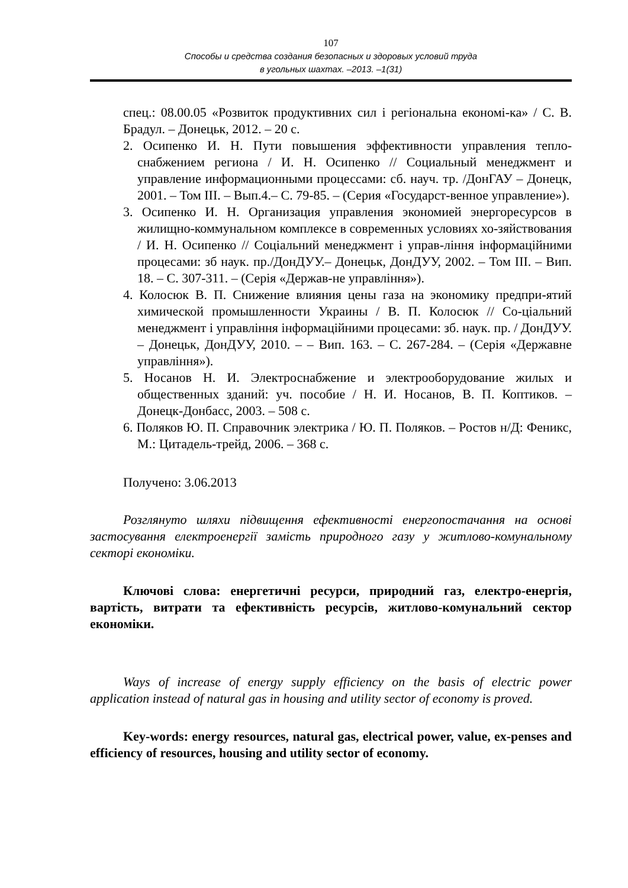107
Способы и средства создания безопасных и здоровых условий труда
в угольных шахтах. –2013. –1(31)
спец.: 08.00.05 «Розвиток продуктивних сил і регіональна економі-ка» / С. В. Брадул. – Донецьк, 2012. – 20 с.
2. Осипенко И. Н. Пути повышения эффективности управления тепло-снабжением региона / И. Н. Осипенко // Социальный менеджмент и управление информационными процессами: сб. науч. тр. /ДонГАУ – Донецк, 2001. – Том III. – Вып.4.– С. 79-85. – (Серия «Государст-венное управление»).
3. Осипенко И. Н. Организация управления экономией энергоресурсов в жилищно-коммунальном комплексе в современных условиях хо-зяйствования / И. Н. Осипенко // Соціальний менеджмент і управ-ління інформаційними процесами: зб наук. пр./ДонДУУ.– Донецьк, ДонДУУ, 2002. – Том III. – Вип. 18. – С. 307-311. – (Серія «Держав-не управління»).
4. Колосюк В. П. Снижение влияния цены газа на экономику предпри-ятий химической промышленности Украины / В. П. Колосюк // Со-ціальний менеджмент і управління інформаційними процесами: зб. наук. пр. / ДонДУУ. – Донецьк, ДонДУУ, 2010. – – Вип. 163. – С. 267-284. – (Серія «Державне управління»).
5. Носанов Н. И. Электроснабжение и электрооборудование жилых и общественных зданий: уч. пособие / Н. И. Носанов, В. П. Коптиков. – Донецк-Донбасс, 2003. – 508 с.
6. Поляков Ю. П. Справочник электрика / Ю. П. Поляков. – Ростов н/Д: Феникс, М.: Цитадель-трейд, 2006. – 368 с.
Получено: 3.06.2013
Розглянуто шляхи підвищення ефективності енергопостачання на основі застосування електроенергії замість природного газу у житлово-комунальному секторі економіки.
Ключові слова: енергетичні ресурси, природний газ, електро-енергія, вартість, витрати та ефективність ресурсів, житлово-комунальний сектор економіки.
Ways of increase of energy supply efficiency on the basis of electric power application instead of natural gas in housing and utility sector of economy is proved.
Key-words: energy resources, natural gas, electrical power, value, ex-penses and efficiency of resources, housing and utility sector of economy.